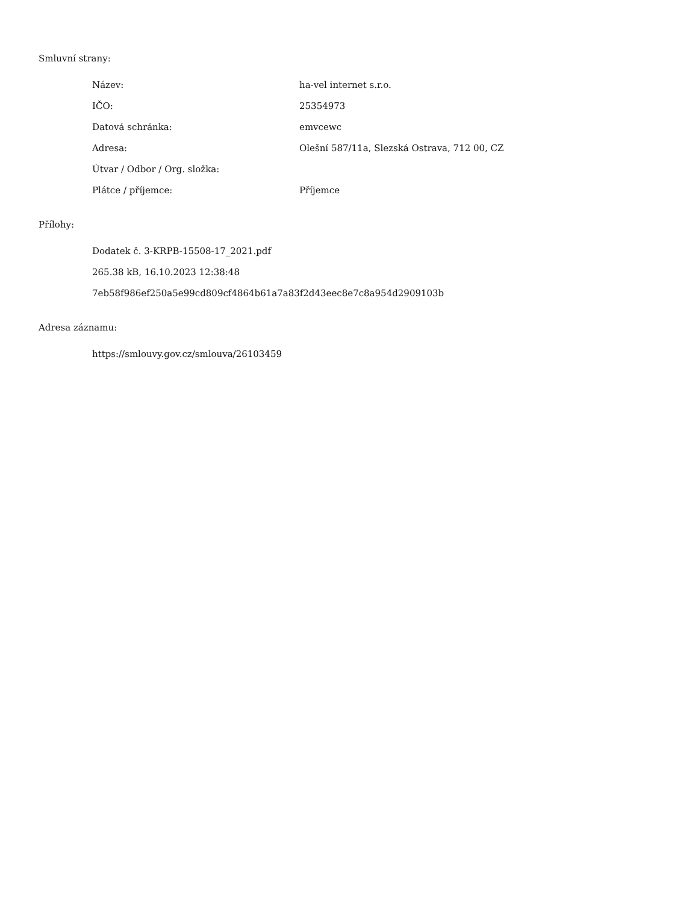Smluvní strany:
| Název: | ha-vel internet s.r.o. |
| IČO: | 25354973 |
| Datová schránka: | emvcewc |
| Adresa: | Olešní 587/11a, Slezská Ostrava, 712 00, CZ |
| Útvar / Odbor / Org. složka: | |
| Plátce / příjemce: | Příjemce |
Přílohy:
Dodatek č. 3-KRPB-15508-17_2021.pdf
265.38 kB, 16.10.2023 12:38:48
7eb58f986ef250a5e99cd809cf4864b61a7a83f2d43eec8e7c8a954d2909103b
Adresa záznamu:
https://smlouvy.gov.cz/smlouva/26103459